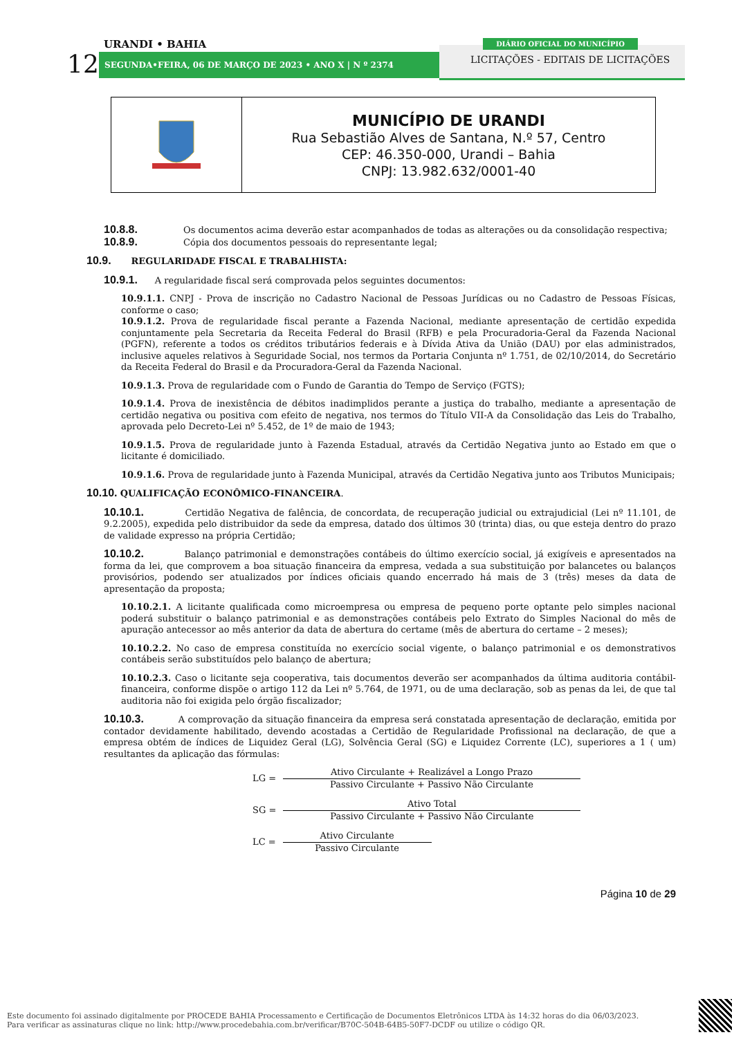URANDI • BAHIA
12 SEGUNDA•FEIRA, 06 DE MARÇO DE 2023 • ANO X | N º 2374
DIÁRIO OFICIAL DO MUNICÍPIO
LICITAÇÕES - EDITAIS DE LICITAÇÕES
MUNICÍPIO DE URANDI
Rua Sebastião Alves de Santana, N.º 57, Centro
CEP: 46.350-000, Urandi – Bahia
CNPJ: 13.982.632/0001-40
10.8.8. Os documentos acima deverão estar acompanhados de todas as alterações ou da consolidação respectiva;
10.8.9. Cópia dos documentos pessoais do representante legal;
10.9. REGULARIDADE FISCAL E TRABALHISTA:
10.9.1. A regularidade fiscal será comprovada pelos seguintes documentos:
10.9.1.1. CNPJ - Prova de inscrição no Cadastro Nacional de Pessoas Jurídicas ou no Cadastro de Pessoas Físicas, conforme o caso;
10.9.1.2. Prova de regularidade fiscal perante a Fazenda Nacional, mediante apresentação de certidão expedida conjuntamente pela Secretaria da Receita Federal do Brasil (RFB) e pela Procuradoria-Geral da Fazenda Nacional (PGFN), referente a todos os créditos tributários federais e à Dívida Ativa da União (DAU) por elas administrados, inclusive aqueles relativos à Seguridade Social, nos termos da Portaria Conjunta nº 1.751, de 02/10/2014, do Secretário da Receita Federal do Brasil e da Procuradora-Geral da Fazenda Nacional.
10.9.1.3. Prova de regularidade com o Fundo de Garantia do Tempo de Serviço (FGTS);
10.9.1.4. Prova de inexistência de débitos inadimplidos perante a justiça do trabalho, mediante a apresentação de certidão negativa ou positiva com efeito de negativa, nos termos do Título VII-A da Consolidação das Leis do Trabalho, aprovada pelo Decreto-Lei nº 5.452, de 1º de maio de 1943;
10.9.1.5. Prova de regularidade junto à Fazenda Estadual, através da Certidão Negativa junto ao Estado em que o licitante é domiciliado.
10.9.1.6. Prova de regularidade junto à Fazenda Municipal, através da Certidão Negativa junto aos Tributos Municipais;
10.10. QUALIFICAÇÃO ECONÔMICO-FINANCEIRA.
10.10.1. Certidão Negativa de falência, de concordata, de recuperação judicial ou extrajudicial (Lei nº 11.101, de 9.2.2005), expedida pelo distribuidor da sede da empresa, datado dos últimos 30 (trinta) dias, ou que esteja dentro do prazo de validade expresso na própria Certidão;
10.10.2. Balanço patrimonial e demonstrações contábeis do último exercício social, já exigíveis e apresentados na forma da lei, que comprovem a boa situação financeira da empresa, vedada a sua substituição por balancetes ou balanços provisórios, podendo ser atualizados por índices oficiais quando encerrado há mais de 3 (três) meses da data de apresentação da proposta;
10.10.2.1. A licitante qualificada como microempresa ou empresa de pequeno porte optante pelo simples nacional poderá substituir o balanço patrimonial e as demonstrações contábeis pelo Extrato do Simples Nacional do mês de apuração antecessor ao mês anterior da data de abertura do certame (mês de abertura do certame – 2 meses);
10.10.2.2. No caso de empresa constituída no exercício social vigente, o balanço patrimonial e os demonstrativos contábeis serão substituídos pelo balanço de abertura;
10.10.2.3. Caso o licitante seja cooperativa, tais documentos deverão ser acompanhados da última auditoria contábil-financeira, conforme dispõe o artigo 112 da Lei nº 5.764, de 1971, ou de uma declaração, sob as penas da lei, de que tal auditoria não foi exigida pelo órgão fiscalizador;
10.10.3. A comprovação da situação financeira da empresa será constatada apresentação de declaração, emitida por contador devidamente habilitado, devendo acostadas a Certidão de Regularidade Profissional na declaração, de que a empresa obtém de índices de Liquidez Geral (LG), Solvência Geral (SG) e Liquidez Corrente (LC), superiores a 1 ( um) resultantes da aplicação das fórmulas:
LG =
Ativo Circulante + Realizável a Longo Prazo
Passivo Circulante + Passivo Não Circulante
SG =
Ativo Total
Passivo Circulante + Passivo Não Circulante
LC =
Ativo Circulante
Passivo Circulante
Página 10 de 29
Este documento foi assinado digitalmente por PROCEDE BAHIA Processamento e Certificação de Documentos Eletrônicos LTDA às 14:32 horas do dia 06/03/2023.
Para verificar as assinaturas clique no link: http://www.procedebahia.com.br/verificar/B70C-504B-64B5-50F7-DCDF ou utilize o código QR.